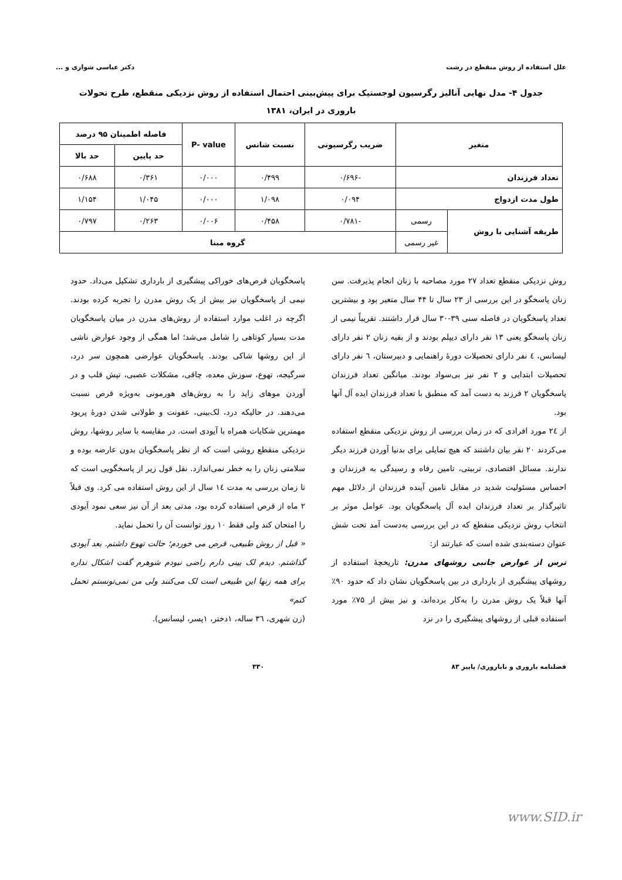علل استفاده از روش منقطع در رشت دکتر عباسی شوازی و ...
جدول ۴- مدل نهایی آنالیز رگرسیون لوجستیک برای پیش‌بینی احتمال استفاده از روش نزدیکی منقطع، طرح تحولات باروری در ایران، ۱۳۸۱
| متغیر | | ضریب رگرسیونی | نسبت شانس | P- value | فاصله اطمینان ۹۵ درصد | |
| --- | --- | --- | --- | --- | --- | --- |
| | | | | | حد پایین | حد بالا |
| تعداد فرزندان | | -۰/۶۹۶ | ۰/۴۹۹ | ۰/۰۰۰ | ۰/۳۶۱ | ۰/۶۸۸ |
| طول مدت ازدواج | | ۰/۰۹۴ | ۱/۰۹۸ | ۰/۰۰۰ | ۱/۰۴۵ | ۱/۱۵۴ |
| طریقه آشنایی با روش | رسمی | -۰/۷۸۱ | ۰/۴۵۸ | ۰/۰۰۶ | ۰/۲۶۳ | ۰/۷۹۷ |
| | غیر رسمی | گروه مبنا | | | | |
روش نزدیکی منقطع تعداد ۲۷ مورد مصاحبه با زنان انجام پذیرفت. سن زنان پاسخگو در این بررسی از ۲۳ سال تا ۴۴ سال متغیر بود و بیشترین تعداد پاسخگویان در فاصله سنی ۳۹-۳۰ سال قرار داشتند. تقریباً نیمی از زنان پاسخگو یعنی ۱۳ نفر دارای دیپلم بودند و از بقیه زنان ۲ نفر دارای لیسانس، ٤ نفر دارای تحصیلات دورهٔ راهنمایی و دبیرستان، ٦ نفر دارای تحصیلات ابتدایی و ۲ نفر نیز بی‌سواد بودند. میانگین تعداد فرزندان پاسخگویان ۲ فرزند به دست آمد که منطبق با تعداد فرزندان ایده آل آنها بود.
از ۲٤ مورد افرادی که در زمان بررسی از روش نزدیکی منقطع استفاده می‌کردند ۲۰ نفر بیان داشتند که هیچ تمایلی برای بدنیا آوردن فرزند دیگر ندارند. مسائل اقتصادی، تربیتی، تامین رفاه و رسیدگی به فرزندان و احساس مسئولیت شدید در مقابل تامین آینده فرزندان از دلائل مهم تاثیرگذار بر تعداد فرزندان ایده آل پاسخگویان بود. عوامل موثر بر انتخاب روش نزدیکی منقطع که در این بررسی به‌دست آمد تحت شش عنوان دسته‌بندی شده است که عبارتند از:
ترس از عوارض جانبی روشهای مدرن: تاریخچهٔ استفاده از روشهای پیشگیری از بارداری در بین پاسخگویان نشان داد که حدود ۹۰٪ آنها قبلاً یک روش مدرن را به‌کار برده‌اند، و نیز بیش از ۷۵٪ مورد استفاده قبلی از روشهای پیشگیری را در نزد
پاسخگویان قرص‌های خوراکی پیشگیری از بارداری تشکیل می‌داد. حدود نیمی از پاسخگویان نیز بیش از یک روش مدرن را تجربه کرده بودند. اگرچه در اغلب موارد استفاده از روش‌های مدرن در میان پاسخگویان مدت بسیار کوتاهی را شامل می‌شد؛ اما همگی از وجود عوارض ناشی از این روشها شاکی بودند. پاسخگویان عوارضی همچون سر درد، سرگیجه، تهوع، سوزش معده، چاقی، مشکلات عصبی، تپش قلب و در آوردن موهای زاید را به روش‌های هورمونی به‌ویژه قرص نسبت می‌دهند. در حالیکه درد، لک‌بینی، عفونت و طولانی شدن دورهٔ پریود مهمترین شکایات همراه با آیودی است. در مقایسه با سایر روشها، روش نزدیکی منقطع روشی است که از نظر پاسخگویان بدون عارضه بوده و سلامتی زنان را به خطر نمی‌اندازد. نقل قول زیر از پاسخگویی است که تا زمان بررسی به مدت ١٤ سال از این روش استفاده می کرد. وی قبلاً ۲ ماه از قرص استفاده کرده بود، مدتی بعد از آن نیز سعی نمود آیودی را امتحان کند ولی فقط ۱۰ روز توانست آن را تحمل نماید.
« قبل از روش طبیعی، قرص می خوردم؛ حالت تهوع داشتم. بعد آیودی گذاشتم. دیدم لک بینی دارم راضی نبودم شوهرم گفت اشکال نداره برای همه زنها این طبیعی است لک می‌کنند ولی من نمی‌تونستم تحمل کنم»
(زن شهری، ٣٦ ساله، ۱دختر، ۱پسر، لیسانس).
فصلنامه باروری و ناباروری/ پاییز ۸۳ ۳۳۰
www.SID.ir